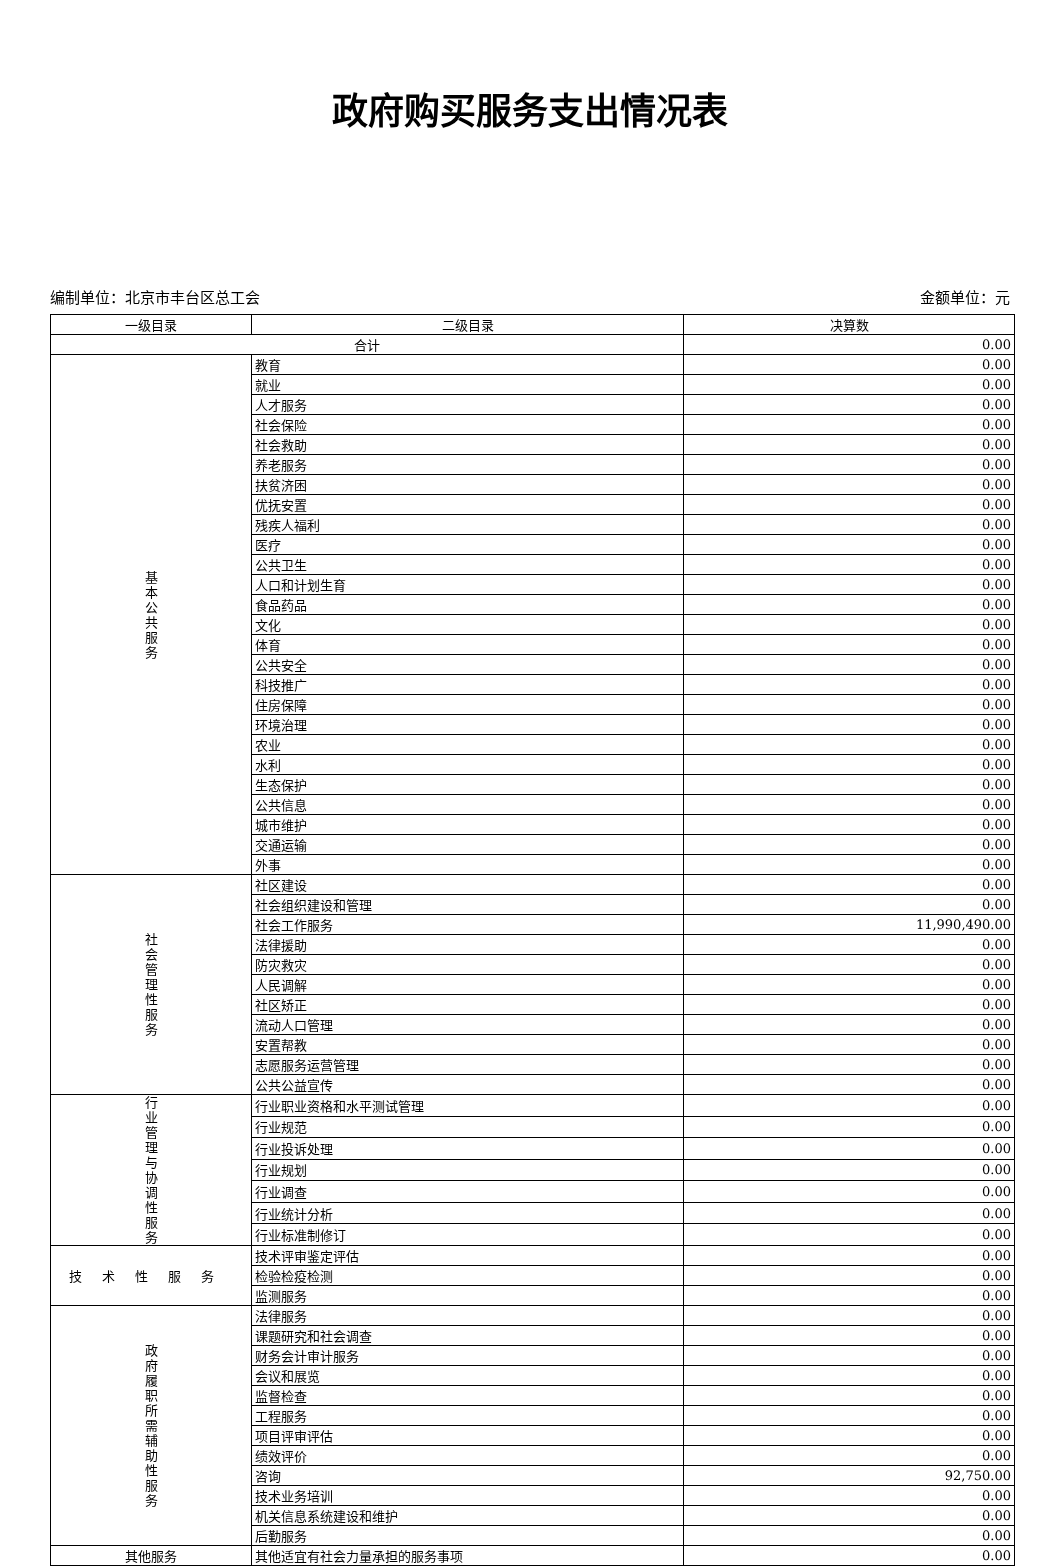政府购买服务支出情况表
编制单位：北京市丰台区总工会 金额单位：元
| 一级目录 | 二级目录 | 决算数 |
| --- | --- | --- |
| 合计 | | 0.00 |
| 基本公共服务 | 教育 | 0.00 |
| | 就业 | 0.00 |
| | 人才服务 | 0.00 |
| | 社会保险 | 0.00 |
| | 社会救助 | 0.00 |
| | 养老服务 | 0.00 |
| | 扶贫济困 | 0.00 |
| | 优抚安置 | 0.00 |
| | 残疾人福利 | 0.00 |
| | 医疗 | 0.00 |
| | 公共卫生 | 0.00 |
| | 人口和计划生育 | 0.00 |
| | 食品药品 | 0.00 |
| | 文化 | 0.00 |
| | 体育 | 0.00 |
| | 公共安全 | 0.00 |
| | 科技推广 | 0.00 |
| | 住房保障 | 0.00 |
| | 环境治理 | 0.00 |
| | 农业 | 0.00 |
| | 水利 | 0.00 |
| | 生态保护 | 0.00 |
| | 公共信息 | 0.00 |
| | 城市维护 | 0.00 |
| | 交通运输 | 0.00 |
| | 外事 | 0.00 |
| 社会管理性服务 | 社区建设 | 0.00 |
| | 社会组织建设和管理 | 0.00 |
| | 社会工作服务 | 11,990,490.00 |
| | 法律援助 | 0.00 |
| | 防灾救灾 | 0.00 |
| | 人民调解 | 0.00 |
| | 社区矫正 | 0.00 |
| | 流动人口管理 | 0.00 |
| | 安置帮教 | 0.00 |
| | 志愿服务运营管理 | 0.00 |
| | 公共公益宣传 | 0.00 |
| 行业管理与协调性服务 | 行业职业资格和水平测试管理 | 0.00 |
| | 行业规范 | 0.00 |
| | 行业投诉处理 | 0.00 |
| | 行业规划 | 0.00 |
| | 行业调查 | 0.00 |
| | 行业统计分析 | 0.00 |
| | 行业标准制修订 | 0.00 |
| 技术性服务 | 技术评审鉴定评估 | 0.00 |
| | 检验检疫检测 | 0.00 |
| | 监测服务 | 0.00 |
| 政府履职所需辅助性服务 | 法律服务 | 0.00 |
| | 课题研究和社会调查 | 0.00 |
| | 财务会计审计服务 | 0.00 |
| | 会议和展览 | 0.00 |
| | 监督检查 | 0.00 |
| | 工程服务 | 0.00 |
| | 项目评审评估 | 0.00 |
| | 绩效评价 | 0.00 |
| | 咨询 | 92,750.00 |
| | 技术业务培训 | 0.00 |
| | 机关信息系统建设和维护 | 0.00 |
| | 后勤服务 | 0.00 |
| 其他服务 | 其他适宜有社会力量承担的服务事项 | 0.00 |